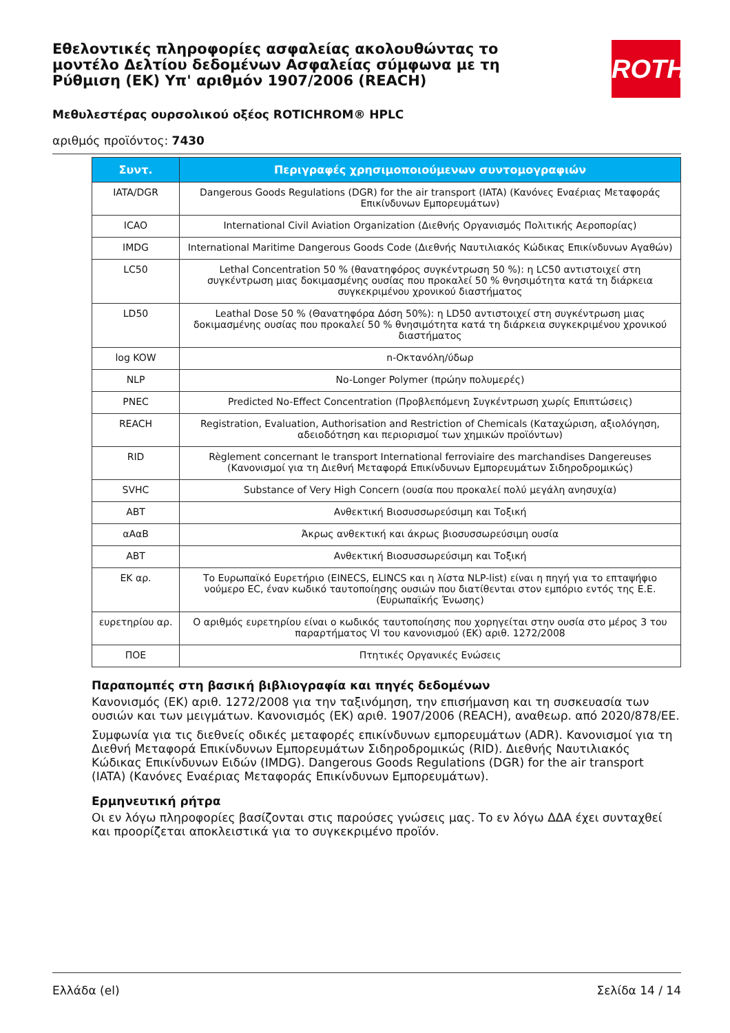Εθελοντικές πληροφορίες ασφαλείας ακολουθώντας το μοντέλο Δελτίου δεδομένων Ασφαλείας σύμφωνα με τη Ρύθμιση (ΕΚ) Υπ' αριθμόν 1907/2006 (REACH)
ROTH
Μεθυλεστέρας ουρσολικού οξέος ROTICHROM® HPLC
αριθμός προϊόντος: 7430
| Συντ. | Περιγραφές χρησιμοποιούμενων συντομογραφιών |
| --- | --- |
| IATA/DGR | Dangerous Goods Regulations (DGR) for the air transport (IATA) (Κανόνες Εναέριας Μεταφοράς Επικίνδυνων Εμπορευμάτων) |
| ICAO | International Civil Aviation Organization (Διεθνής Οργανισμός Πολιτικής Αεροπορίας) |
| IMDG | International Maritime Dangerous Goods Code (Διεθνής Ναυτιλιακός Κώδικας Επικίνδυνων Αγαθών) |
| LC50 | Lethal Concentration 50 % (θανατηφόρος συγκέντρωση 50 %): η LC50 αντιστοιχεί στη συγκέντρωση μιας δοκιμασμένης ουσίας που προκαλεί 50 % θνησιμότητα κατά τη διάρκεια συγκεκριμένου χρονικού διαστήματος |
| LD50 | Leathal Dose 50 % (Θανατηφόρα Δόση 50%): η LD50 αντιστοιχεί στη συγκέντρωση μιας δοκιμασμένης ουσίας που προκαλεί 50 % θνησιμότητα κατά τη διάρκεια συγκεκριμένου χρονικού διαστήματος |
| log KOW | n-Οκτανόλη/ύδωρ |
| NLP | No-Longer Polymer (πρώην πολυμερές) |
| PNEC | Predicted No-Effect Concentration (Προβλεπόμενη Συγκέντρωση χωρίς Επιπτώσεις) |
| REACH | Registration, Evaluation, Authorisation and Restriction of Chemicals (Καταχώριση, αξιολόγηση, αδειοδότηση και περιορισμοί των χημικών προϊόντων) |
| RID | Règlement concernant le transport International ferroviaire des marchandises Dangereuses (Κανονισμοί για τη Διεθνή Μεταφορά Επικίνδυνων Εμπορευμάτων Σιδηροδρομικώς) |
| SVHC | Substance of Very High Concern (ουσία που προκαλεί πολύ μεγάλη ανησυχία) |
| ABT | Ανθεκτική Βιοσυσσωρεύσιμη και Τοξική |
| αΑαΒ | Άκρως ανθεκτική και άκρως βιοσυσσωρεύσιμη ουσία |
| ABT | Ανθεκτική Βιοσυσσωρεύσιμη και Τοξική |
| ΕΚ αρ. | Το Ευρωπαϊκό Ευρετήριο (EINECS, ELINCS και η λίστα NLP-list) είναι η πηγή για το επταψήφιο νούμερο EC, έναν κωδικό ταυτοποίησης ουσιών που διατίθενται στον εμπόριο εντός της Ε.Ε. (Ευρωπαϊκής Ένωσης) |
| ευρετηρίου αρ. | Ο αριθμός ευρετηρίου είναι ο κωδικός ταυτοποίησης που χορηγείται στην ουσία στο μέρος 3 του παραρτήματος VI του κανονισμού (ΕΚ) αριθ. 1272/2008 |
| ΠΟΕ | Πτητικές Οργανικές Ενώσεις |
Παραπομπές στη βασική βιβλιογραφία και πηγές δεδομένων
Κανονισμός (ΕΚ) αριθ. 1272/2008 για την ταξινόμηση, την επισήμανση και τη συσκευασία των ουσιών και των μειγμάτων. Κανονισμός (ΕΚ) αριθ. 1907/2006 (REACH), αναθεωρ. από 2020/878/ΕΕ.
Συμφωνία για τις διεθνείς οδικές μεταφορές επικίνδυνων εμπορευμάτων (ADR). Κανονισμοί για τη Διεθνή Μεταφορά Επικίνδυνων Εμπορευμάτων Σιδηροδρομικώς (RID). Διεθνής Ναυτιλιακός Κώδικας Επικίνδυνων Ειδών (IMDG). Dangerous Goods Regulations (DGR) for the air transport (IATA) (Κανόνες Εναέριας Μεταφοράς Επικίνδυνων Εμπορευμάτων).
Ερμηνευτική ρήτρα
Οι εν λόγω πληροφορίες βασίζονται στις παρούσες γνώσεις μας. Το εν λόγω ΔΔΑ έχει συνταχθεί και προορίζεται αποκλειστικά για το συγκεκριμένο προϊόν.
Ελλάδα (el) Σελίδα 14 / 14